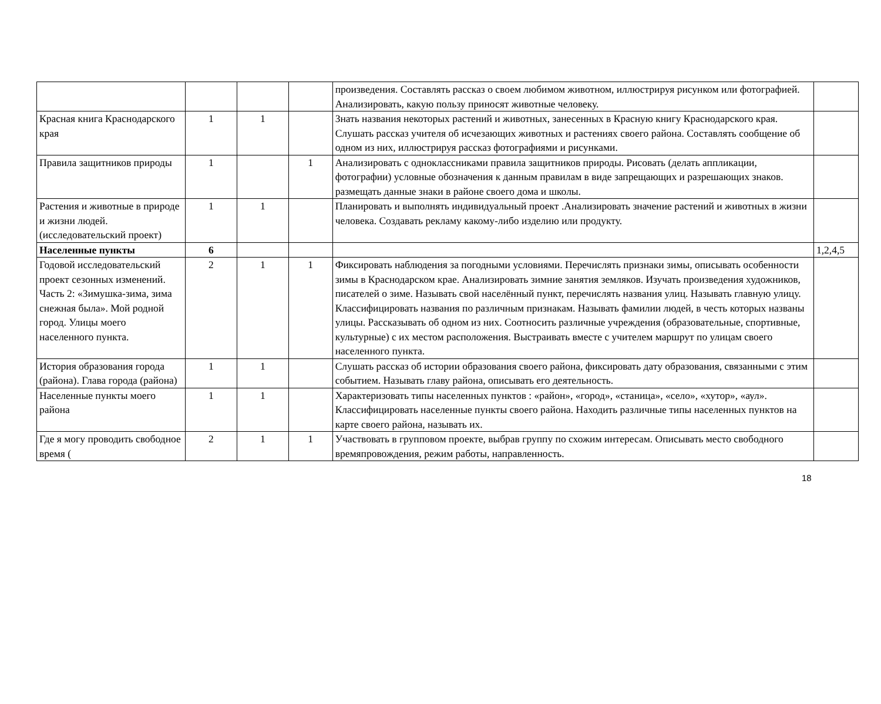| | | | | произведения. Составлять рассказ о своем любимом животном, иллюстрируя рисунком или фотографией. Анализировать, какую пользу приносят животные человеку. | |
| Красная книга Краснодарского края | 1 | 1 | | Знать названия некоторых растений и животных, занесенных в Красную книгу Краснодарского края. Слушать рассказ учителя об исчезающих животных и растениях своего района. Составлять сообщение об одном из них, иллюстрируя рассказ фотографиями и рисунками. | |
| Правила защитников природы | 1 | | 1 | Анализировать с одноклассниками правила защитников природы. Рисовать (делать аппликации, фотографии) условные обозначения к данным правилам в виде запрещающих и разрешающих знаков. размещать данные знаки в районе своего дома и школы. | |
| Растения и животные в природе и жизни людей.(исследовательский проект) | 1 | 1 | | Планировать и выполнять индивидуальный проект .Анализировать значение растений и животных в жизни человека. Создавать рекламу какому-либо изделию или продукту. | |
| Населенные пункты | 6 | | | | 1,2,4,5 |
| Годовой исследовательский проект сезонных изменений. Часть 2: «Зимушка-зима, зима снежная была». Мой родной город. Улицы моего населенного пункта. | 2 | 1 | 1 | Фиксировать наблюдения за погодными условиями. Перечислять признаки зимы, описывать особенности зимы в Краснодарском крае. Анализировать зимние занятия земляков. Изучать произведения художников, писателей о зиме. Называть свой населённый пункт, перечислять названия улиц. Называть главную улицу. Классифицировать названия по различным признакам. Называть фамилии людей, в честь которых названы улицы. Рассказывать об одном из них. Соотносить различные учреждения (образовательные, спортивные, культурные) с их местом расположения. Выстраивать вместе с учителем маршрут по улицам своего населенного пункта. | |
| История образования города (района). Глава города (района) | 1 | 1 | | Слушать рассказ об истории образования своего района, фиксировать дату образования, связанными с этим событием. Называть главу района, описывать его деятельность. | |
| Населенные пункты моего района | 1 | 1 | | Характеризовать типы населенных пунктов : «район», «город», «станица», «село», «хутор», «аул». Классифицировать населенные пункты своего района. Находить различные типы населенных пунктов на карте своего района, называть их. | |
| Где я могу проводить свободное время ( | 2 | 1 | 1 | Участвовать в групповом проекте, выбрав группу по схожим интересам. Описывать место свободного времяпровождения, режим работы, направленность. | |
18